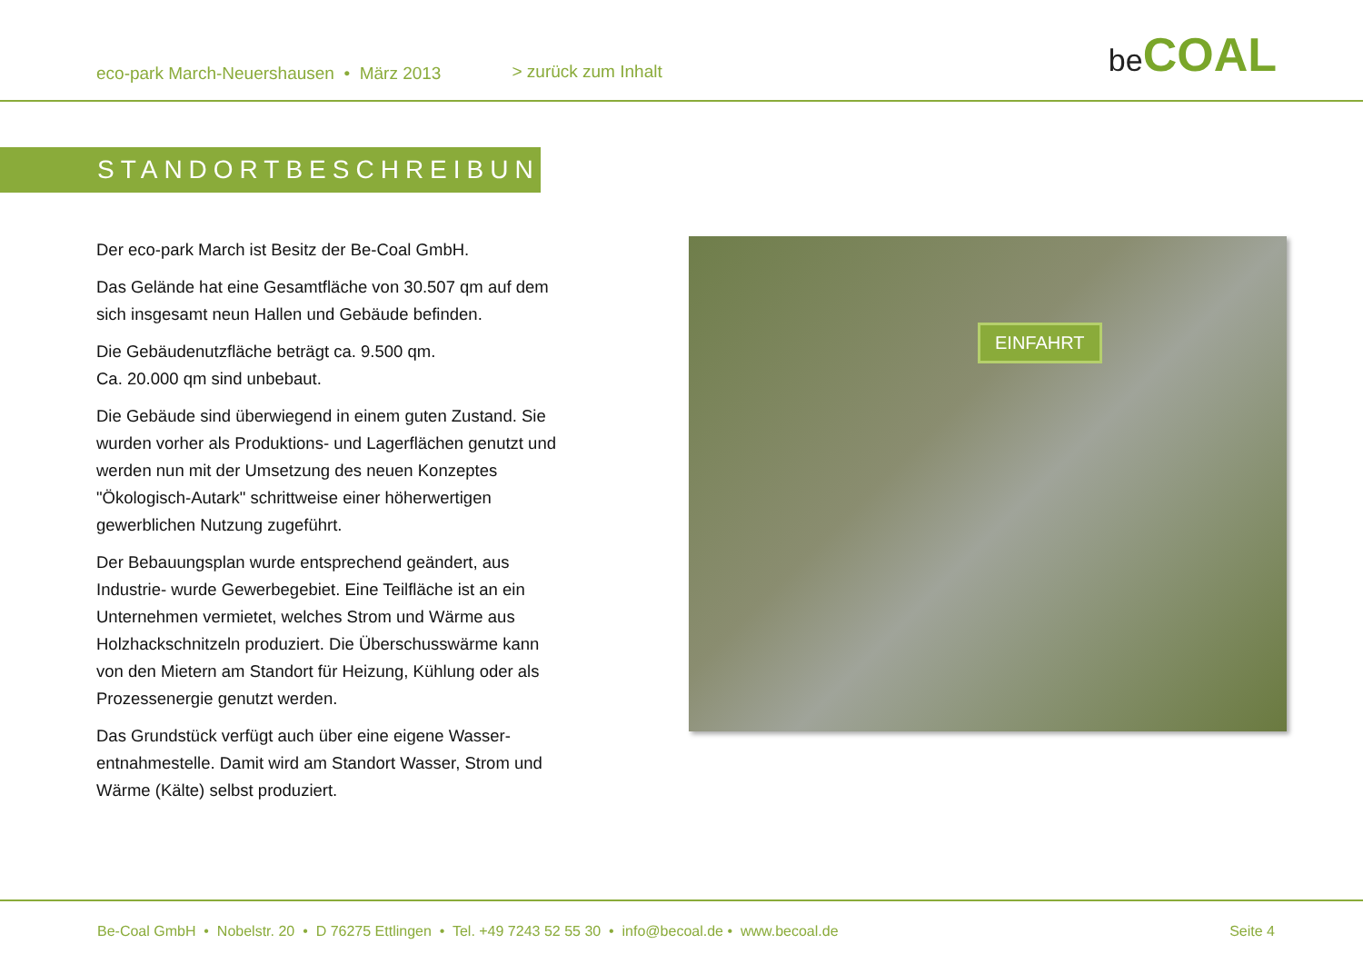eco-park March-Neuershausen • März 2013 > zurück zum Inhalt
be COAL
STANDORTBESCHREIBUNG
Der eco-park March ist Besitz der Be-Coal GmbH.
Das Gelände hat eine Gesamtfläche von 30.507 qm auf dem sich insgesamt neun Hallen und Gebäude befinden.
Die Gebäudenutzfläche beträgt ca. 9.500 qm.
Ca. 20.000 qm sind unbebaut.
Die Gebäude sind überwiegend in einem guten Zustand. Sie wurden vorher als Produktions- und Lagerflächen genutzt und werden nun mit der Umsetzung des neuen Konzeptes "Ökologisch-Autark" schrittweise einer höherwertigen gewerblichen Nutzung zugeführt.
Der Bebauungsplan wurde entsprechend geändert, aus Industrie- wurde Gewerbegebiet. Eine Teilfläche ist an ein Unternehmen vermietet, welches Strom und Wärme aus Holzhackschnitzeln produziert. Die Überschusswärme kann von den Mietern am Standort für Heizung, Kühlung oder als Prozessenergie genutzt werden.
Das Grundstück verfügt auch über eine eigene Wasser-entnahmestelle. Damit wird am Standort Wasser, Strom und Wärme (Kälte) selbst produziert.
EINFAHRT
Be-Coal GmbH • Nobelstr. 20 • D 76275 Ettlingen • Tel. +49 7243 52 55 30 • info@becoal.de • www.becoal.de Seite 4